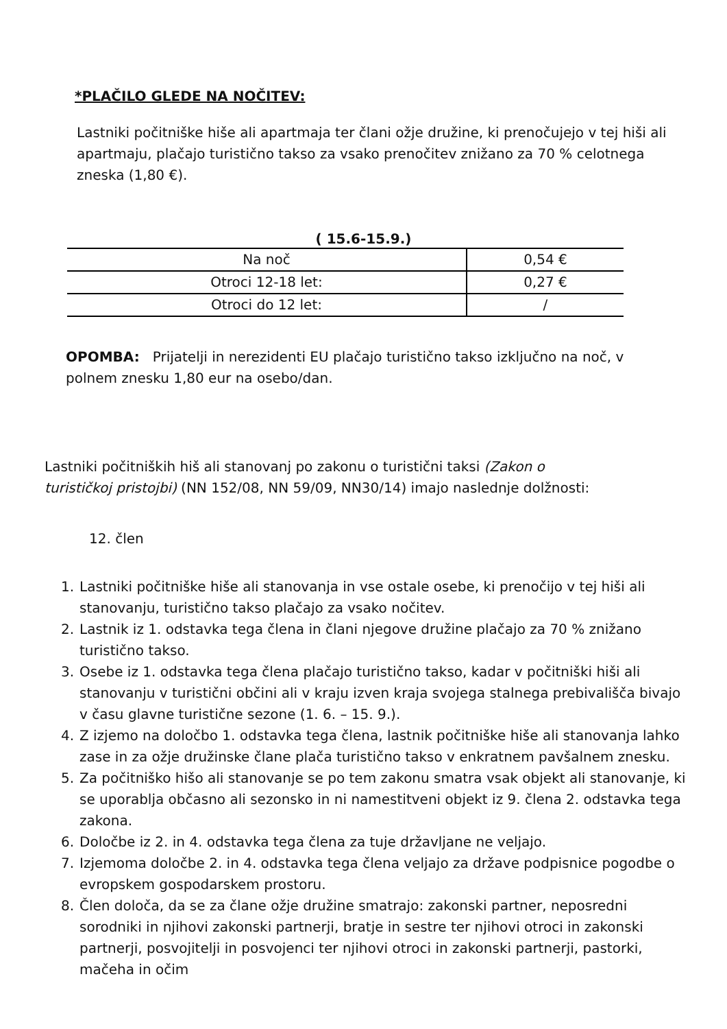*PLAČILO GLEDE NA NOČITEV:
Lastniki počitniške hiše ali apartmaja ter člani ožje družine, ki prenočujejo v tej hiši ali apartmaju, plačajo turistično takso za vsako prenočitev znižano za 70 % celotnega zneska (1,80 €).
( 15.6-15.9.)
| Na noč | 0,54 € |
| Otroci 12-18 let: | 0,27 € |
| Otroci do 12 let: | / |
OPOMBA: Prijatelji in nerezidenti EU plačajo turistično takso izključno na noč, v polnem znesku 1,80 eur na osebo/dan.
Lastniki počitniških hiš ali stanovanj po zakonu o turistični taksi (Zakon o turističkoj pristojbi) (NN 152/08, NN 59/09, NN30/14) imajo naslednje dolžnosti:
12. člen
1. Lastniki počitniške hiše ali stanovanja in vse ostale osebe, ki prenočijo v tej hiši ali stanovanju, turistično takso plačajo za vsako nočitev.
2. Lastnik iz 1. odstavka tega člena in člani njegove družine plačajo za 70 % znižano turistično takso.
3. Osebe iz 1. odstavka tega člena plačajo turistično takso, kadar v počitniški hiši ali stanovanju v turistični občini ali v kraju izven kraja svojega stalnega prebivališča bivajo v času glavne turistične sezone (1. 6. – 15. 9.).
4. Z izjemo na določbo 1. odstavka tega člena, lastnik počitniške hiše ali stanovanja lahko zase in za ožje družinske člane plača turistično takso v enkratnem pavšalnem znesku.
5. Za počitniško hišo ali stanovanje se po tem zakonu smatra vsak objekt ali stanovanje, ki se uporablja občasno ali sezonsko in ni namestitveni objekt iz 9. člena 2. odstavka tega zakona.
6. Določbe iz 2. in 4. odstavka tega člena za tuje državljane ne veljajo.
7. Izjemoma določbe 2. in 4. odstavka tega člena veljajo za države podpisnice pogodbe o evropskem gospodarskem prostoru.
8. Člen določa, da se za člane ožje družine smatrajo: zakonski partner, neposredni sorodniki in njihovi zakonski partnerji, bratje in sestre ter njihovi otroci in zakonski partnerji, posvojitelji in posvojenci ter njihovi otroci in zakonski partnerji, pastorki, mačeha in očim